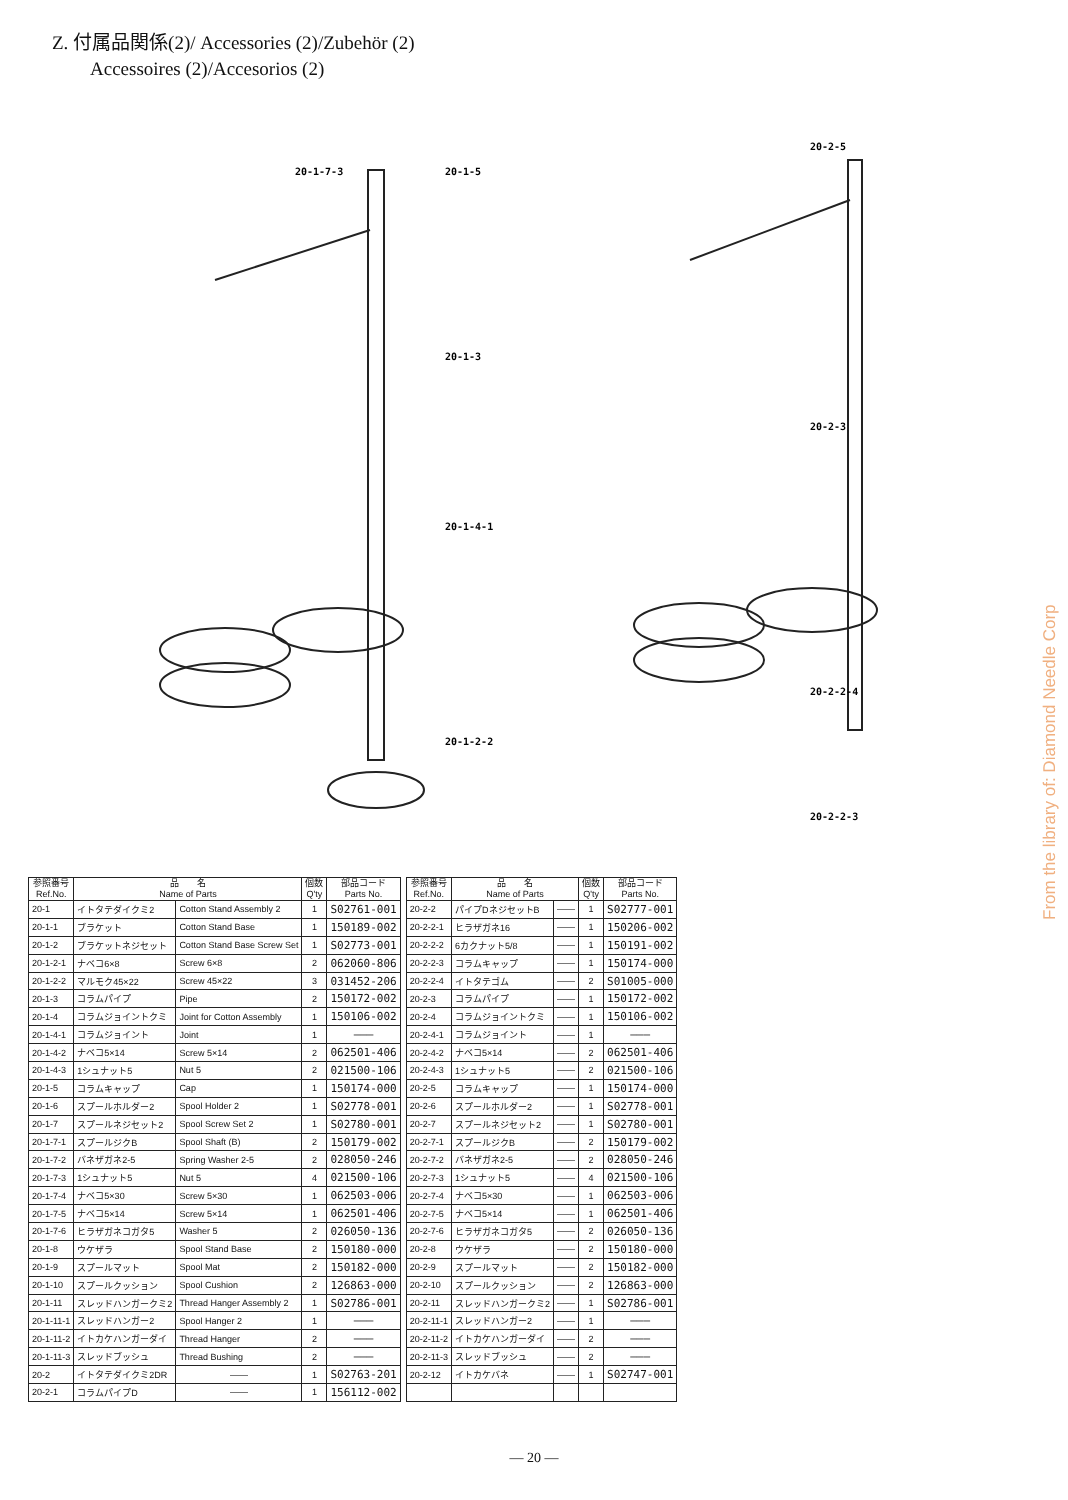Z. 付属品関係(2)/ Accessories (2)/Zubehör (2)
Accessoires (2)/Accesorios (2)
20-1-7-3
20-1-5
20-1-3
20-1-4-1
20-1-2-2
20-2-5
20-2-3
20-2-2-4
20-2-2-3
| 参照番号 Ref.No. | 品 名 Name of Parts | | 個数 Q'ty | 部品コード Parts No. |
| --- | --- | --- | --- | --- |
| 20-1 | イトタテダイクミ2 | Cotton Stand Assembly 2 | 1 | S02761-001 |
| 20-1-1 | ブラケット | Cotton Stand Base | 1 | 150189-002 |
| 20-1-2 | ブラケットネジセット | Cotton Stand Base Screw Set | 1 | S02773-001 |
| 20-1-2-1 | ナベコ6×8 | Screw 6×8 | 2 | 062060-806 |
| 20-1-2-2 | マルモク45×22 | Screw 45×22 | 3 | 031452-206 |
| 20-1-3 | コラムパイプ | Pipe | 2 | 150172-002 |
| 20-1-4 | コラムジョイントクミ | Joint for Cotton Assembly | 1 | 150106-002 |
| 20-1-4-1 | コラムジョイント | Joint | 1 | ――― |
| 20-1-4-2 | ナベコ5×14 | Screw 5×14 | 2 | 062501-406 |
| 20-1-4-3 | 1シュナット5 | Nut 5 | 2 | 021500-106 |
| 20-1-5 | コラムキャップ | Cap | 1 | 150174-000 |
| 20-1-6 | スプールホルダー2 | Spool Holder 2 | 1 | S02778-001 |
| 20-1-7 | スプールネジセット2 | Spool Screw Set 2 | 1 | S02780-001 |
| 20-1-7-1 | スプールジクB | Spool Shaft (B) | 2 | 150179-002 |
| 20-1-7-2 | バネザガネ2-5 | Spring Washer 2-5 | 2 | 028050-246 |
| 20-1-7-3 | 1シュナット5 | Nut 5 | 4 | 021500-106 |
| 20-1-7-4 | ナベコ5×30 | Screw 5×30 | 1 | 062503-006 |
| 20-1-7-5 | ナベコ5×14 | Screw 5×14 | 1 | 062501-406 |
| 20-1-7-6 | ヒラザガネコガタ5 | Washer 5 | 2 | 026050-136 |
| 20-1-8 | ウケザラ | Spool Stand Base | 2 | 150180-000 |
| 20-1-9 | スプールマット | Spool Mat | 2 | 150182-000 |
| 20-1-10 | スプールクッション | Spool Cushion | 2 | 126863-000 |
| 20-1-11 | スレッドハンガークミ2 | Thread Hanger Assembly 2 | 1 | S02786-001 |
| 20-1-11-1 | スレッドハンガー2 | Spool Hanger 2 | 1 | ――― |
| 20-1-11-2 | イトカケハンガーダイ | Thread Hanger | 2 | ――― |
| 20-1-11-3 | スレッドブッシュ | Thread Bushing | 2 | ――― |
| 20-2 | イトタテダイクミ2DR | ―― | 1 | S02763-201 |
| 20-2-1 | コラムパイプD | ―― | 1 | 156112-002 |
| 参照番号 Ref.No. | 品 名 Name of Parts | | 個数 Q'ty | 部品コード Parts No. |
| --- | --- | --- | --- | --- |
| 20-2-2 | パイプDネジセットB | ―― | 1 | S02777-001 |
| 20-2-2-1 | ヒラザガネ16 | ―― | 1 | 150206-002 |
| 20-2-2-2 | 6カクナット5/8 | ―― | 1 | 150191-002 |
| 20-2-2-3 | コラムキャップ | ―― | 1 | 150174-000 |
| 20-2-2-4 | イトタテゴム | ―― | 2 | S01005-000 |
| 20-2-3 | コラムパイプ | ―― | 1 | 150172-002 |
| 20-2-4 | コラムジョイントクミ | ―― | 1 | 150106-002 |
| 20-2-4-1 | コラムジョイント | ―― | 1 | ――― |
| 20-2-4-2 | ナベコ5×14 | ―― | 2 | 062501-406 |
| 20-2-4-3 | 1シュナット5 | ―― | 2 | 021500-106 |
| 20-2-5 | コラムキャップ | ―― | 1 | 150174-000 |
| 20-2-6 | スプールホルダー2 | ―― | 1 | S02778-001 |
| 20-2-7 | スプールネジセット2 | ―― | 1 | S02780-001 |
| 20-2-7-1 | スプールジクB | ―― | 2 | 150179-002 |
| 20-2-7-2 | バネザガネ2-5 | ―― | 2 | 028050-246 |
| 20-2-7-3 | 1シュナット5 | ―― | 4 | 021500-106 |
| 20-2-7-4 | ナベコ5×30 | ―― | 1 | 062503-006 |
| 20-2-7-5 | ナベコ5×14 | ―― | 1 | 062501-406 |
| 20-2-7-6 | ヒラザガネコガタ5 | ―― | 2 | 026050-136 |
| 20-2-8 | ウケザラ | ―― | 2 | 150180-000 |
| 20-2-9 | スプールマット | ―― | 2 | 150182-000 |
| 20-2-10 | スプールクッション | ―― | 2 | 126863-000 |
| 20-2-11 | スレッドハンガークミ2 | ―― | 1 | S02786-001 |
| 20-2-11-1 | スレッドハンガー2 | ―― | 1 | ――― |
| 20-2-11-2 | イトカケハンガーダイ | ―― | 2 | ――― |
| 20-2-11-3 | スレッドブッシュ | ―― | 2 | ――― |
| 20-2-12 | イトカケバネ | ―― | 1 | S02747-001 |
From the library of: Diamond Needle Corp
— 20 —